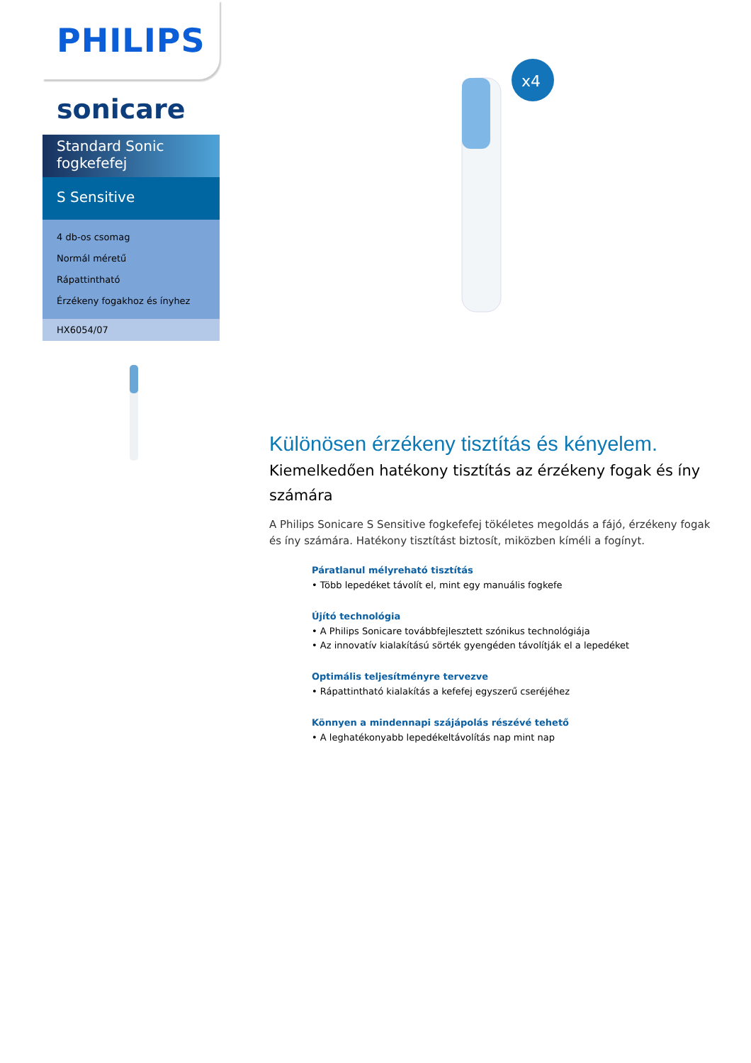PHILIPS
sonicare
Standard Sonic fogkefefej
S Sensitive
4 db-os csomag
Normál méretű
Rápattintható
Érzékeny fogakhoz és ínyhez
HX6054/07
x4
Különösen érzékeny tisztítás és kényelem.
Kiemelkedően hatékony tisztítás az érzékeny fogak és íny számára
A Philips Sonicare S Sensitive fogkefefej tökéletes megoldás a fájó, érzékeny fogak és íny számára. Hatékony tisztítást biztosít, miközben kíméli a fogínyt.
Páratlanul mélyreható tisztítás
• Több lepedéket távolít el, mint egy manuális fogkefe
Újító technológia
• A Philips Sonicare továbbfejlesztett szónikus technológiája
• Az innovatív kialakítású sörték gyengéden távolítják el a lepedéket
Optimális teljesítményre tervezve
• Rápattintható kialakítás a kefefej egyszerű cseréjéhez
Könnyen a mindennapi szájápolás részévé tehető
• A leghatékonyabb lepedékeltávolítás nap mint nap